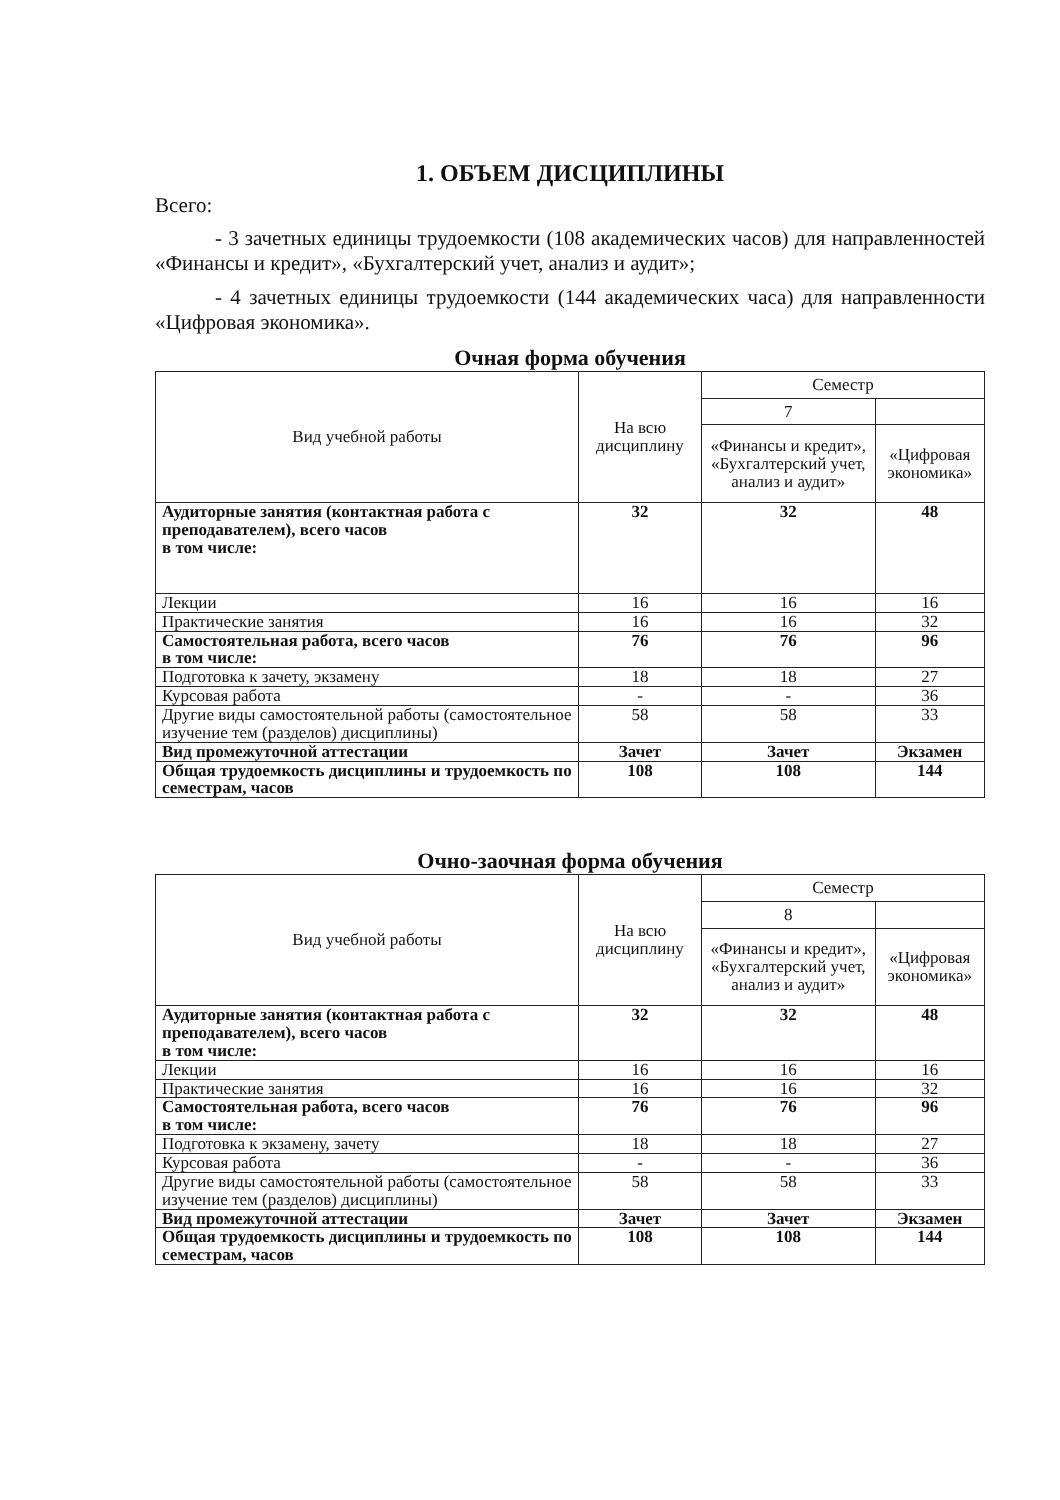1. ОБЪЕМ ДИСЦИПЛИНЫ
Всего:
- 3 зачетных единицы трудоемкости (108 академических часов) для направленностей «Финансы и кредит», «Бухгалтерский учет, анализ и аудит»;
- 4 зачетных единицы трудоемкости (144 академических часа) для направленности «Цифровая экономика».
Очная форма обучения
| Вид учебной работы | На всю дисциплину | Семестр | |
| --- | --- | --- | --- |
| | | 7 | |
| | | «Финансы и кредит», «Бухгалтерский учет, анализ и аудит» | «Цифровая экономика» |
| Аудиторные занятия (контактная работа с преподавателем), всего часов в том числе: | 32 | 32 | 48 |
| Лекции | 16 | 16 | 16 |
| Практические занятия | 16 | 16 | 32 |
| Самостоятельная работа, всего часов в том числе: | 76 | 76 | 96 |
| Подготовка к зачету, экзамену | 18 | 18 | 27 |
| Курсовая работа | - | - | 36 |
| Другие виды самостоятельной работы (самостоятельное изучение тем (разделов) дисциплины) | 58 | 58 | 33 |
| Вид промежуточной аттестации | Зачет | Зачет | Экзамен |
| Общая трудоемкость дисциплины и трудоемкость по семестрам, часов | 108 | 108 | 144 |
Очно-заочная форма обучения
| Вид учебной работы | На всю дисциплину | Семестр | |
| --- | --- | --- | --- |
| | | 8 | |
| | | «Финансы и кредит», «Бухгалтерский учет, анализ и аудит» | «Цифровая экономика» |
| Аудиторные занятия (контактная работа с преподавателем), всего часов в том числе: | 32 | 32 | 48 |
| Лекции | 16 | 16 | 16 |
| Практические занятия | 16 | 16 | 32 |
| Самостоятельная работа, всего часов в том числе: | 76 | 76 | 96 |
| Подготовка к экзамену, зачету | 18 | 18 | 27 |
| Курсовая работа | - | - | 36 |
| Другие виды самостоятельной работы (самостоятельное изучение тем (разделов) дисциплины) | 58 | 58 | 33 |
| Вид промежуточной аттестации | Зачет | Зачет | Экзамен |
| Общая трудоемкость дисциплины и трудоемкость по семестрам, часов | 108 | 108 | 144 |